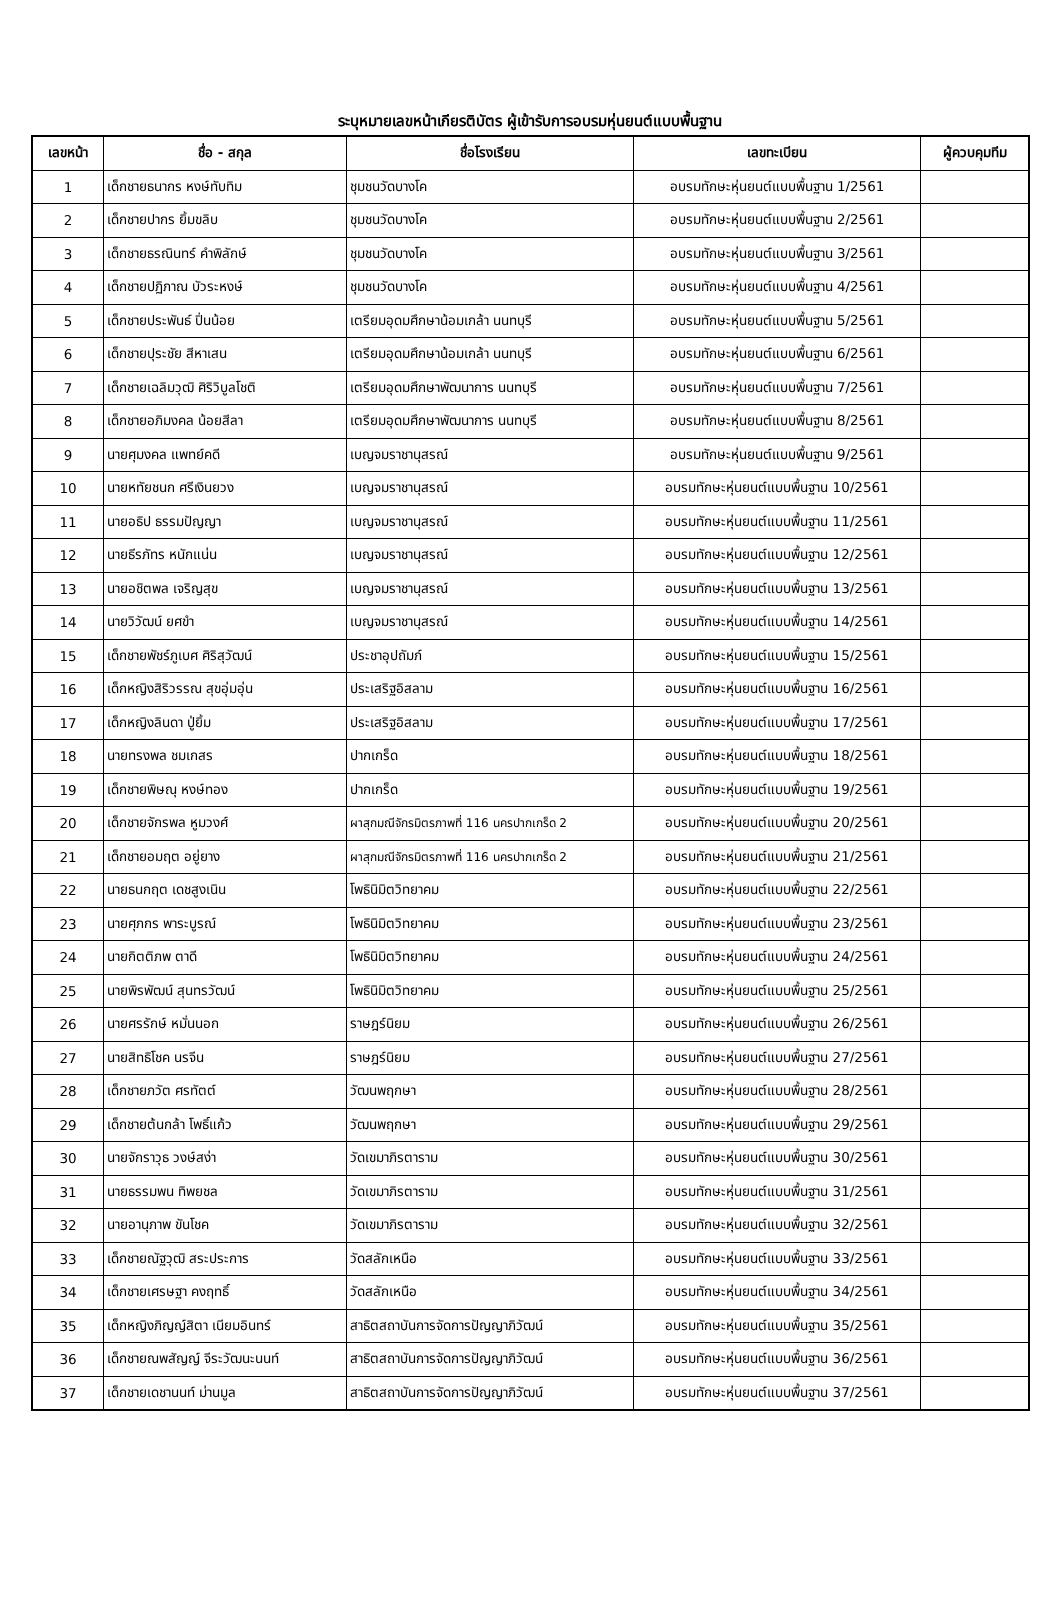ระบุหมายเลขหน้าเกียรติบัตร ผู้เข้ารับการอบรมหุ่นยนต์แบบพื้นฐาน
| เลขหน้า | ชื่อ - สกุล | ชื่อโรงเรียน | เลขทะเบียน | ผู้ควบคุมทีม |
| --- | --- | --- | --- | --- |
| 1 | เด็กชายธนากร หงษ์ทับทิม | ชุมชนวัดบางโค | อบรมทักษะหุ่นยนต์แบบพื้นฐาน 1/2561 | |
| 2 | เด็กชายปากร ยิ้มขลิบ | ชุมชนวัดบางโค | อบรมทักษะหุ่นยนต์แบบพื้นฐาน 2/2561 | |
| 3 | เด็กชายธรณินทร์ คำพิลักษ์ | ชุมชนวัดบางโค | อบรมทักษะหุ่นยนต์แบบพื้นฐาน 3/2561 | |
| 4 | เด็กชายปฏิภาณ บัวระหงษ์ | ชุมชนวัดบางโค | อบรมทักษะหุ่นยนต์แบบพื้นฐาน 4/2561 | |
| 5 | เด็กชายประพันธ์ ปิ่นน้อย | เตรียมอุดมศึกษาน้อมเกล้า นนทบุรี | อบรมทักษะหุ่นยนต์แบบพื้นฐาน 5/2561 | |
| 6 | เด็กชายปุระชัย สีหาเสน | เตรียมอุดมศึกษาน้อมเกล้า นนทบุรี | อบรมทักษะหุ่นยนต์แบบพื้นฐาน 6/2561 | |
| 7 | เด็กชายเฉลิมวุฒิ ศิริวิบูลโชติ | เตรียมอุดมศึกษาพัฒนาการ นนทบุรี | อบรมทักษะหุ่นยนต์แบบพื้นฐาน 7/2561 | |
| 8 | เด็กชายอภิมงคล น้อยสีลา | เตรียมอุดมศึกษาพัฒนาการ นนทบุรี | อบรมทักษะหุ่นยนต์แบบพื้นฐาน 8/2561 | |
| 9 | นายศุมงคล แพทย์คดี | เบญจมราชานุสรณ์ | อบรมทักษะหุ่นยนต์แบบพื้นฐาน 9/2561 | |
| 10 | นายหทัยชนก ศรีเงินยวง | เบญจมราชานุสรณ์ | อบรมทักษะหุ่นยนต์แบบพื้นฐาน 10/2561 | |
| 11 | นายอธิป ธรรมปัญญา | เบญจมราชานุสรณ์ | อบรมทักษะหุ่นยนต์แบบพื้นฐาน 11/2561 | |
| 12 | นายธีรภัทร หนักแน่น | เบญจมราชานุสรณ์ | อบรมทักษะหุ่นยนต์แบบพื้นฐาน 12/2561 | |
| 13 | นายอชิตพล เจริญสุข | เบญจมราชานุสรณ์ | อบรมทักษะหุ่นยนต์แบบพื้นฐาน 13/2561 | |
| 14 | นายวิวัฒน์ ยศขำ | เบญจมราชานุสรณ์ | อบรมทักษะหุ่นยนต์แบบพื้นฐาน 14/2561 | |
| 15 | เด็กชายพัชร์ภูเบศ ศิริสุวัฒน์ | ประชาอุปถัมภ์ | อบรมทักษะหุ่นยนต์แบบพื้นฐาน 15/2561 | |
| 16 | เด็กหญิงสิริวรรณ สุขอุ่มอุ่น | ประเสริฐอิสลาม | อบรมทักษะหุ่นยนต์แบบพื้นฐาน 16/2561 | |
| 17 | เด็กหญิงลินดา ปู่ยิ้ม | ประเสริฐอิสลาม | อบรมทักษะหุ่นยนต์แบบพื้นฐาน 17/2561 | |
| 18 | นายทรงพล ชมเกสร | ปากเกร็ด | อบรมทักษะหุ่นยนต์แบบพื้นฐาน 18/2561 | |
| 19 | เด็กชายพิษณุ หงษ์ทอง | ปากเกร็ด | อบรมทักษะหุ่นยนต์แบบพื้นฐาน 19/2561 | |
| 20 | เด็กชายจักรพล หูมวงศ์ | ผาสุกมณีจักรมิตรภาพที่ 116 นครปากเกร็ด 2 | อบรมทักษะหุ่นยนต์แบบพื้นฐาน 20/2561 | |
| 21 | เด็กชายอมฤต อยู่ยาง | ผาสุกมณีจักรมิตรภาพที่ 116 นครปากเกร็ด 2 | อบรมทักษะหุ่นยนต์แบบพื้นฐาน 21/2561 | |
| 22 | นายธนกฤต เดชสูงเนิน | โพธินิมิตวิทยาคม | อบรมทักษะหุ่นยนต์แบบพื้นฐาน 22/2561 | |
| 23 | นายศุภกร พาระบูรณ์ | โพธินิมิตวิทยาคม | อบรมทักษะหุ่นยนต์แบบพื้นฐาน 23/2561 | |
| 24 | นายกิตติภพ ตาดี | โพธินิมิตวิทยาคม | อบรมทักษะหุ่นยนต์แบบพื้นฐาน 24/2561 | |
| 25 | นายพิรพัฒน์ สุนทรวัฒน์ | โพธินิมิตวิทยาคม | อบรมทักษะหุ่นยนต์แบบพื้นฐาน 25/2561 | |
| 26 | นายศรรักษ์ หมั่นนอก | ราษฎร์นิยม | อบรมทักษะหุ่นยนต์แบบพื้นฐาน 26/2561 | |
| 27 | นายสิทธิโชค นรจีน | ราษฎร์นิยม | อบรมทักษะหุ่นยนต์แบบพื้นฐาน 27/2561 | |
| 28 | เด็กชายภวัต ศรทัตต์ | วัฒนพฤกษา | อบรมทักษะหุ่นยนต์แบบพื้นฐาน 28/2561 | |
| 29 | เด็กชายต้นกล้า โพธิ์แก้ว | วัฒนพฤกษา | อบรมทักษะหุ่นยนต์แบบพื้นฐาน 29/2561 | |
| 30 | นายจักราวุธ วงษ์สง่า | วัดเขมาภิรตาราม | อบรมทักษะหุ่นยนต์แบบพื้นฐาน 30/2561 | |
| 31 | นายธรรมพน ทิพยชล | วัดเขมาภิรตาราม | อบรมทักษะหุ่นยนต์แบบพื้นฐาน 31/2561 | |
| 32 | นายอานุภาพ ขันโชค | วัดเขมาภิรตาราม | อบรมทักษะหุ่นยนต์แบบพื้นฐาน 32/2561 | |
| 33 | เด็กชายณัฐวุฒิ สระประการ | วัดสลักเหนือ | อบรมทักษะหุ่นยนต์แบบพื้นฐาน 33/2561 | |
| 34 | เด็กชายเศรษฐา คงฤทธิ์ | วัดสลักเหนือ | อบรมทักษะหุ่นยนต์แบบพื้นฐาน 34/2561 | |
| 35 | เด็กหญิงภิญญ์สิตา เนียมอินทร์ | สาธิตสถาบันการจัดการปัญญาภิวัฒน์ | อบรมทักษะหุ่นยนต์แบบพื้นฐาน 35/2561 | |
| 36 | เด็กชายณพสัญญ์ จีระวัฒนะนนท์ | สาธิตสถาบันการจัดการปัญญาภิวัฒน์ | อบรมทักษะหุ่นยนต์แบบพื้นฐาน 36/2561 | |
| 37 | เด็กชายเดชานนท์ ม่านมูล | สาธิตสถาบันการจัดการปัญญาภิวัฒน์ | อบรมทักษะหุ่นยนต์แบบพื้นฐาน 37/2561 | |